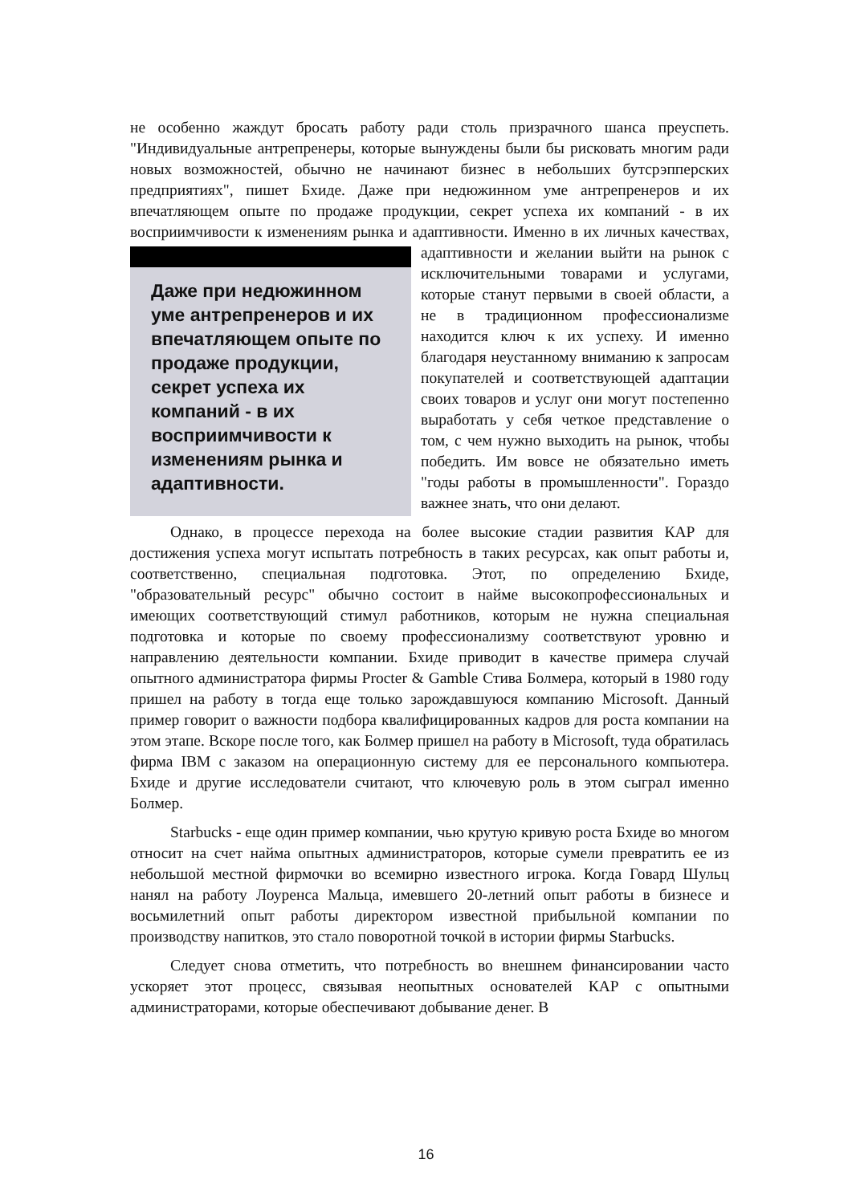не особенно жаждут бросать работу ради столь призрачного шанса преуспеть. "Индивидуальные антрепренеры, которые вынуждены были бы рисковать многим ради новых возможностей, обычно не начинают бизнес в небольших бутсрэпперских предприятиях", пишет Бхиде. Даже при недюжинном уме антрепренеров и их впечатляющем опыте по продаже продукции, секрет успеха их компаний - в их восприимчивости к изменениям рынка и адаптивности. Даже при недюжинном уме антрепренеров и их впечатляющем опыте по продаже продукции, секрет успеха их компаний - в их восприимчивости к изменениям рынка и адаптивности. Именно в их личных качествах, адаптивности и желании выйти на рынок с исключительными товарами и услугами, которые станут первыми в своей области, а не в традиционном профессионализме находится ключ к их успеху. И именно благодаря неустанному вниманию к запросам покупателей и соответствующей адаптации своих товаров и услуг они могут постепенно выработать у себя четкое представление о том, с чем нужно выходить на рынок, чтобы победить. Им вовсе не обязательно иметь "годы работы в промышленности". Гораздо важнее знать, что они делают.
Однако, в процессе перехода на более высокие стадии развития КАР для достижения успеха могут испытать потребность в таких ресурсах, как опыт работы и, соответственно, специальная подготовка. Этот, по определению Бхиде, "образовательный ресурс" обычно состоит в найме высокопрофессиональных и имеющих соответствующий стимул работников, которым не нужна специальная подготовка и которые по своему профессионализму соответствуют уровню и направлению деятельности компании. Бхиде приводит в качестве примера случай опытного администратора фирмы Procter & Gamble Стива Болмера, который в 1980 году пришел на работу в тогда еще только зарождавшуюся компанию Microsoft. Данный пример говорит о важности подбора квалифицированных кадров для роста компании на этом этапе. Вскоре после того, как Болмер пришел на работу в Microsoft, туда обратилась фирма IBM с заказом на операционную систему для ее персонального компьютера. Бхиде и другие исследователи считают, что ключевую роль в этом сыграл именно Болмер.
Starbucks - еще один пример компании, чью крутую кривую роста Бхиде во многом относит на счет найма опытных администраторов, которые сумели превратить ее из небольшой местной фирмочки во всемирно известного игрока. Когда Говард Шульц нанял на работу Лоуренса Мальца, имевшего 20-летний опыт работы в бизнесе и восьмилетний опыт работы директором известной прибыльной компании по производству напитков, это стало поворотной точкой в истории фирмы Starbucks.
Следует снова отметить, что потребность во внешнем финансировании часто ускоряет этот процесс, связывая неопытных основателей КАР с опытными администраторами, которые обеспечивают добывание денег. В
16